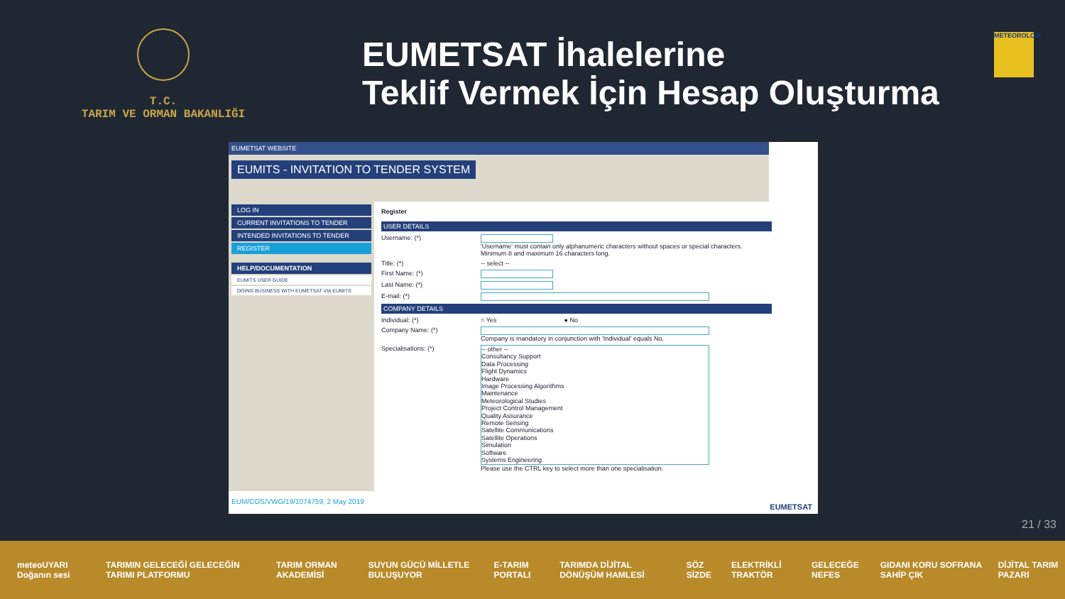T.C.
TARIM VE ORMAN BAKANLIĞI
EUMETSAT İhalelerine
Teklif Vermek İçin Hesap Oluşturma
METEOROLOJİ
EUMETSAT WEBSITE
EUMITS - INVITATION TO TENDER SYSTEM
LOG IN
CURRENT INVITATIONS TO TENDER
INTENDED INVITATIONS TO TENDER
REGISTER
HELP/DOCUMENTATION
EUMITS USER GUIDE
DOING BUSINESS WITH EUMETSAT VIA EUMITS
Register
USER DETAILS
Username: (*) 'Username' must contain only alphanumeric characters without spaces or special characters.
Minimum 8 and maximum 16 characters long.
Title: (*) -- select --
First Name: (*)
Last Name: (*)
E-mail: (*)
COMPANY DETAILS
Individual: (*) ○ Yes ● No
Company Name: (*) Company is mandatory in conjunction with 'Individual' equals No.
Specialisations: (*)
-- other --
Consultancy Support
Data Processing
Flight Dynamics
Hardware
Image Processing Algorithms
Maintenance
Meteorological Studies
Project Control Management
Quality Assurance
Remote Sensing
Satellite Communications
Satellite Operations
Simulation
Software
Systems Engineering
Please use the CTRL key to select more than one specialisation.
EUM/COS/VWG/19/1074759, 2 May 2019
EUMETSAT
21 / 33
meteoUYARI Doğanın sesi TARIMIN GELECEĞİ GELECEĞİN TARIMI PLATFORMU TARIM ORMAN AKADEMİSİ SUYUN GÜCÜ MİLLETLE BULUŞUYOR E-TARIM PORTALI TARIMDA DİJİTAL DÖNÜŞÜM HAMLESİ SÖZ SİZDE ELEKTRİKLİ TRAKTÖR GELECEĞE NEFES GIDANI KORU SOFRANA SAHİP ÇIK DİJİTAL TARIM PAZARI